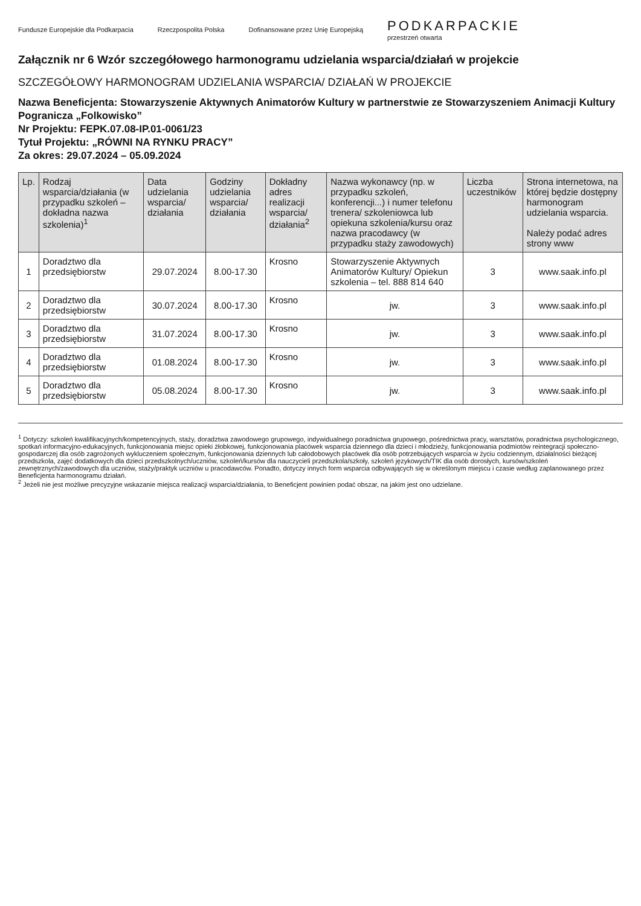Fundusze Europejskie dla Podkarpacia Rzeczpospolita Polska Dofinansowane przez Unię Europejską PODKARPACKIE
przestrzeń otwarta
Załącznik nr 6 Wzór szczegółowego harmonogramu udzielania wsparcia/działań w projekcie
SZCZEGÓŁOWY HARMONOGRAM UDZIELANIA WSPARCIA/ DZIAŁAŃ W PROJEKCIE
Nazwa Beneficjenta: Stowarzyszenie Aktywnych Animatorów Kultury w partnerstwie ze Stowarzyszeniem Animacji Kultury Pogranicza „Folkowisko”
Nr Projektu: FEPK.07.08-IP.01-0061/23
Tytuł Projektu: „RÓWNI NA RYNKU PRACY”
Za okres: 29.07.2024 – 05.09.2024
| Lp. | Rodzaj wsparcia/działania (w przypadku szkoleń – dokładna nazwa szkolenia)<sup>1</sup> | Data udzielania wsparcia/ działania | Godziny udzielania wsparcia/ działania | Dokładny adres realizacji wsparcia/ działania<sup>2</sup> | Nazwa wykonawcy (np. w przypadku szkoleń, konferencji...) i numer telefonu trenera/ szkoleniowca lub opiekuna szkolenia/kursu oraz nazwa pracodawcy (w przypadku staży zawodowych) | Liczba uczestników | Strona internetowa, na której będzie dostępny harmonogram udzielania wsparcia. Należy podać adres strony www |
| --- | --- | --- | --- | --- | --- | --- | --- |
| 1 | Doradztwo dla przedsiębiorstw | 29.07.2024 | 8.00-17.30 | Krosno | Stowarzyszenie Aktywnych Animatorów Kultury/ Opiekun szkolenia – tel. 888 814 640 | 3 | www.saak.info.pl |
| 2 | Doradztwo dla przedsiębiorstw | 30.07.2024 | 8.00-17.30 | Krosno | jw. | 3 | www.saak.info.pl |
| 3 | Doradztwo dla przedsiębiorstw | 31.07.2024 | 8.00-17.30 | Krosno | jw. | 3 | www.saak.info.pl |
| 4 | Doradztwo dla przedsiębiorstw | 01.08.2024 | 8.00-17.30 | Krosno | jw. | 3 | www.saak.info.pl |
| 5 | Doradztwo dla przedsiębiorstw | 05.08.2024 | 8.00-17.30 | Krosno | jw. | 3 | www.saak.info.pl |
<sup>1</sup> Dotyczy: szkoleń kwalifikacyjnych/kompetencyjnych, staży, doradztwa zawodowego grupowego, indywidualnego poradnictwa grupowego, pośrednictwa pracy, warsztatów, poradnictwa psychologicznego, spotkań informacyjno-edukacyjnych, funkcjonowania miejsc opieki żłobkowej, funkcjonowania placówek wsparcia dziennego dla dzieci i młodzieży, funkcjonowania podmiotów reintegracji społeczno-gospodarczej dla osób zagrożonych wykluczeniem społecznym, funkcjonowania dziennych lub całodobowych placówek dla osób potrzebujących wsparcia w życiu codziennym, działalności bieżącej przedszkola, zajęć dodatkowych dla dzieci przedszkolnych/uczniów, szkoleń/kursów dla nauczycieli przedszkola/szkoły, szkoleń językowych/TIK dla osób dorosłych, kursów/szkoleń zewnętrznych/zawodowych dla uczniów, staży/praktyk uczniów u pracodawców. Ponadto, dotyczy innych form wsparcia odbywających się w określonym miejscu i czasie według zaplanowanego przez Beneficjenta harmonogramu działań.
<sup>2</sup> Jeżeli nie jest możliwe precyzyjne wskazanie miejsca realizacji wsparcia/działania, to Beneficjent powinien podać obszar, na jakim jest ono udzielane.